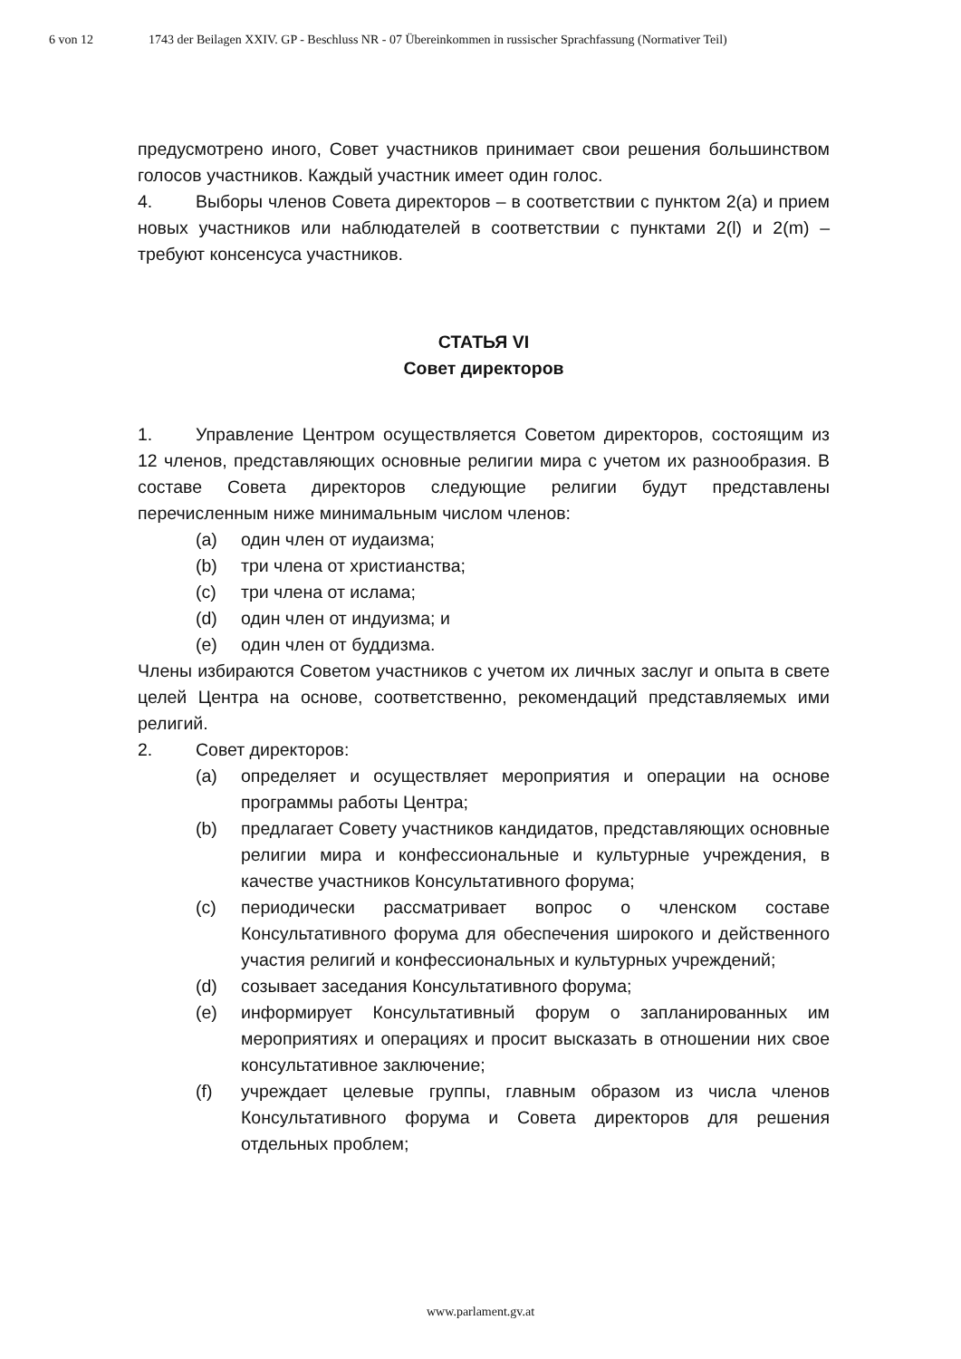6 von 12 1743 der Beilagen XXIV. GP - Beschluss NR - 07 Übereinkommen in russischer Sprachfassung (Normativer Teil)
предусмотрено иного, Совет участников принимает свои решения большинством голосов участников. Каждый участник имеет один голос.
4. Выборы членов Совета директоров – в соответствии с пунктом 2(a) и прием новых участников или наблюдателей в соответствии с пунктами 2(l) и 2(m) – требуют консенсуса участников.
СТАТЬЯ VI
Совет директоров
1. Управление Центром осуществляется Советом директоров, состоящим из 12 членов, представляющих основные религии мира с учетом их разнообразия. В составе Совета директоров следующие религии будут представлены перечисленным ниже минимальным числом членов:
(a) один член от иудаизма;
(b) три члена от христианства;
(c) три члена от ислама;
(d) один член от индуизма; и
(e) один член от буддизма.
Члены избираются Советом участников с учетом их личных заслуг и опыта в свете целей Центра на основе, соответственно, рекомендаций представляемых ими религий.
2. Совет директоров:
(a) определяет и осуществляет мероприятия и операции на основе программы работы Центра;
(b) предлагает Совету участников кандидатов, представляющих основные религии мира и конфессиональные и культурные учреждения, в качестве участников Консультативного форума;
(c) периодически рассматривает вопрос о членском составе Консультативного форума для обеспечения широкого и действенного участия религий и конфессиональных и культурных учреждений;
(d) созывает заседания Консультативного форума;
(e) информирует Консультативный форум о запланированных им мероприятиях и операциях и просит высказать в отношении них свое консультативное заключение;
(f) учреждает целевые группы, главным образом из числа членов Консультативного форума и Совета директоров для решения отдельных проблем;
www.parlament.gv.at